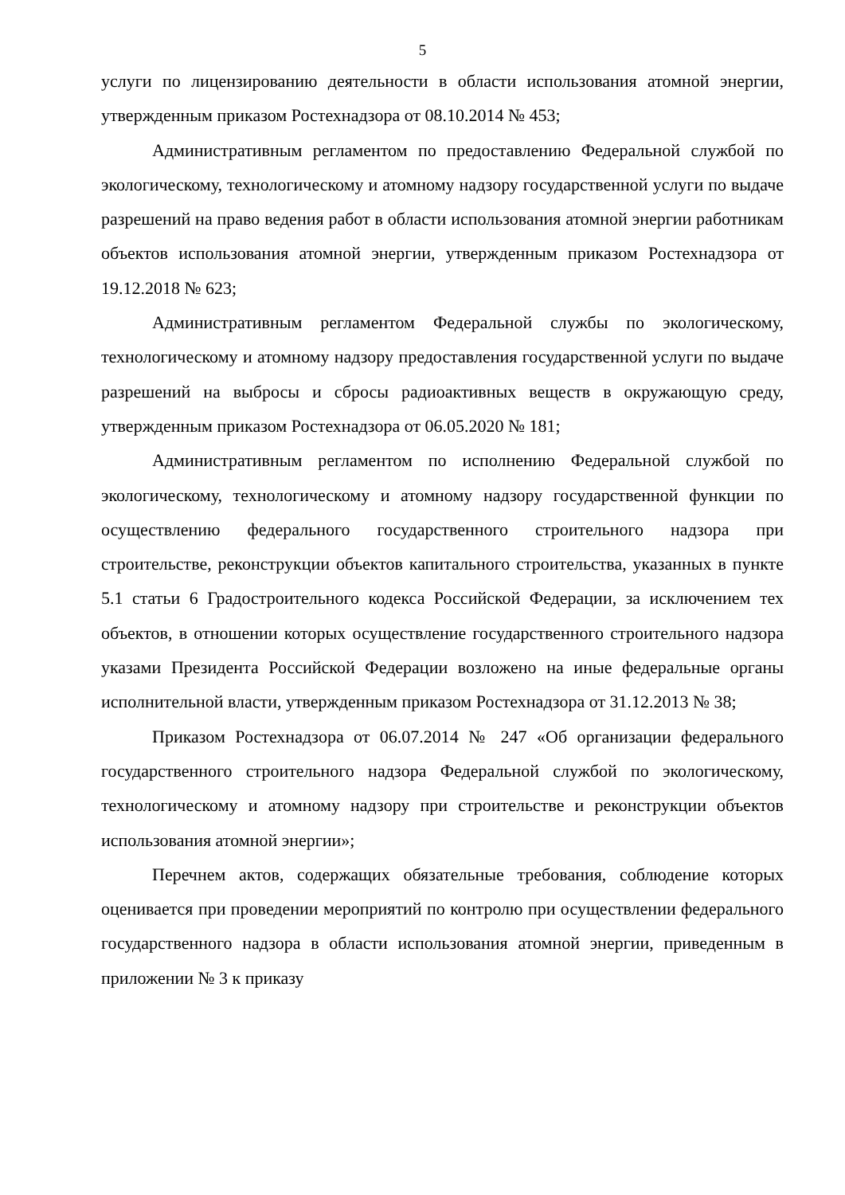5
услуги по лицензированию деятельности в области использования атомной энергии, утвержденным приказом Ростехнадзора от 08.10.2014 № 453;
Административным регламентом по предоставлению Федеральной службой по экологическому, технологическому и атомному надзору государственной услуги по выдаче разрешений на право ведения работ в области использования атомной энергии работникам объектов использования атомной энергии, утвержденным приказом Ростехнадзора от 19.12.2018 № 623;
Административным регламентом Федеральной службы по экологическому, технологическому и атомному надзору предоставления государственной услуги по выдаче разрешений на выбросы и сбросы радиоактивных веществ в окружающую среду, утвержденным приказом Ростехнадзора от 06.05.2020 № 181;
Административным регламентом по исполнению Федеральной службой по экологическому, технологическому и атомному надзору государственной функции по осуществлению федерального государственного строительного надзора при строительстве, реконструкции объектов капитального строительства, указанных в пункте 5.1 статьи 6 Градостроительного кодекса Российской Федерации, за исключением тех объектов, в отношении которых осуществление государственного строительного надзора указами Президента Российской Федерации возложено на иные федеральные органы исполнительной власти, утвержденным приказом Ростехнадзора от 31.12.2013 № 38;
Приказом Ростехнадзора от 06.07.2014 № 247 «Об организации федерального государственного строительного надзора Федеральной службой по экологическому, технологическому и атомному надзору при строительстве и реконструкции объектов использования атомной энергии»;
Перечнем актов, содержащих обязательные требования, соблюдение которых оценивается при проведении мероприятий по контролю при осуществлении федерального государственного надзора в области использования атомной энергии, приведенным в приложении № 3 к приказу